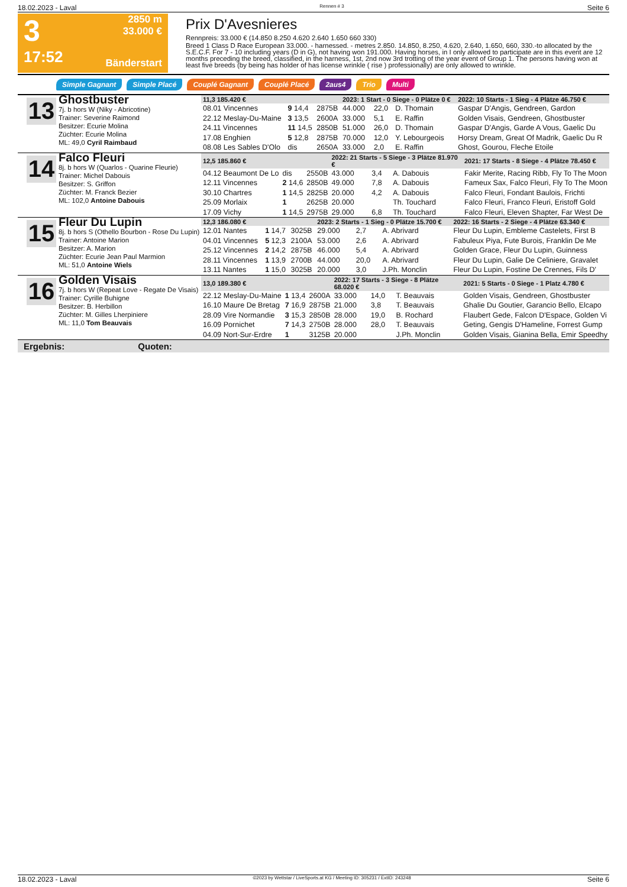18.02.2023 - Laval Rennen # 3 Seite 6
3
17:52
2850 m
33.000 €
Bänderstart
Prix D'Avesnieres
Rennpreis: 33.000 € (14.850 8.250 4.620 2.640 1.650 660 330)
Breed 1 Class D Race European 33.000. - harnessed. - metres 2.850. 14.850, 8.250, 4.620, 2.640, 1.650, 660, 330.-to allocated by the S.E.C.F. For 7 - 10 including years (D in G), not having won 191.000. Having horses, in I only allowed to participate are in this event are 12 months preceding the breed, classified, in the harness, 1st, 2nd now 3rd trotting of the year event of Group 1. The persons having won at least five breeds (by being has holder of has license wrinkle ( rise ) professionally) are only allowed to wrinkle.
Simple Gagnant Simple Placé Couplé Gagnant Couplé Placé 2aus4 Trio Multi
13
Ghostbuster
7j. b hors W (Niky - Abricotine)
Trainer: Severine Raimond
Besitzer: Ecurie Molina
Züchter: Ecurie Molina
ML: 49,0 Cyril Raimbaud
| 11,3 185.420 € | | | 2023: 1 Start - 0 Siege - 0 Plätze 0 € | | | 2022: 10 Starts - 1 Sieg - 4 Plätze 46.750 € |
| --- | --- | --- | --- | --- | --- | --- |
| 08.01 Vincennes | 9 14,4 | 2875B | 44.000 | 22,0 | D. Thomain | Gaspar D'Angis, Gendreen, Gardon |
| 22.12 Meslay-Du-Maine | 3 13,5 | 2600A | 33.000 | 5,1 | E. Raffin | Golden Visais, Gendreen, Ghostbuster |
| 24.11 Vincennes | 11 14,5 | 2850B | 51.000 | 26,0 | D. Thomain | Gaspar D'Angis, Garde A Vous, Gaelic Du |
| 17.08 Enghien | 5 12,8 | 2875B | 70.000 | 12,0 | Y. Lebourgeois | Horsy Dream, Great Of Madrik, Gaelic Du R |
| 08.08 Les Sables D'Olo | dis | 2650A | 33.000 | 2,0 | E. Raffin | Ghost, Gourou, Fleche Etoile |
14
Falco Fleuri
8j. b hors W (Quarlos - Quarine Fleurie)
Trainer: Michel Dabouis
Besitzer: S. Griffon
Züchter: M. Franck Bezier
ML: 102,0 Antoine Dabouis
| 12,5 185.860 € | | | 2022: 21 Starts - 5 Siege - 3 Plätze 81.970 € | | | 2021: 17 Starts - 8 Siege - 4 Plätze 78.450 € |
| --- | --- | --- | --- | --- | --- | --- |
| 04.12 Beaumont De Lo | dis | 2550B | 43.000 | 3,4 | A. Dabouis | Fakir Merite, Racing Ribb, Fly To The Moon |
| 12.11 Vincennes | 2 14,6 | 2850B | 49.000 | 7,8 | A. Dabouis | Fameux Sax, Falco Fleuri, Fly To The Moon |
| 30.10 Chartres | 1 14,5 | 2825B | 20.000 | 4,2 | A. Dabouis | Falco Fleuri, Fondant Baulois, Frichti |
| 25.09 Morlaix | 1 | 2625B | 20.000 | | Th. Touchard | Falco Fleuri, Franco Fleuri, Eristoff Gold |
| 17.09 Vichy | 1 14,5 | 2975B | 29.000 | 6,8 | Th. Touchard | Falco Fleuri, Eleven Shapter, Far West De |
15
Fleur Du Lupin
8j. b hors S (Othello Bourbon - Rose Du Lupin)
Trainer: Antoine Marion
Besitzer: A. Marion
Züchter: Ecurie Jean Paul Marmion
ML: 51,0 Antoine Wiels
| 12,3 186.080 € | | | 2023: 2 Starts - 1 Sieg - 0 Plätze 15.700 € | | | 2022: 16 Starts - 2 Siege - 4 Plätze 63.340 € |
| --- | --- | --- | --- | --- | --- | --- |
| 12.01 Nantes | 1 14,7 | 3025B | 29.000 | 2,7 | A. Abrivard | Fleur Du Lupin, Embleme Castelets, First B |
| 04.01 Vincennes | 5 12,3 | 2100A | 53.000 | 2,6 | A. Abrivard | Fabuleux Piya, Fute Burois, Franklin De Me |
| 25.12 Vincennes | 2 14,2 | 2875B | 46.000 | 5,4 | A. Abrivard | Golden Grace, Fleur Du Lupin, Guinness |
| 28.11 Vincennes | 1 13,9 | 2700B | 44.000 | 20,0 | A. Abrivard | Fleur Du Lupin, Galie De Celiniere, Gravalet |
| 13.11 Nantes | 1 15,0 | 3025B | 20.000 | 3,0 | J.Ph. Monclin | Fleur Du Lupin, Fostine De Crennes, Fils D' |
16
Golden Visais
7j. b hors W (Repeat Love - Regate De Visais)
Trainer: Cyrille Buhigne
Besitzer: B. Herbillon
Züchter: M. Gilles Lherpiniere
ML: 11,0 Tom Beauvais
| 13,0 189.380 € | | | 2022: 17 Starts - 3 Siege - 8 Plätze 68.020 € | | | 2021: 5 Starts - 0 Siege - 1 Platz 4.780 € |
| --- | --- | --- | --- | --- | --- | --- |
| 22.12 Meslay-Du-Maine | 1 13,4 | 2600A | 33.000 | 14,0 | T. Beauvais | Golden Visais, Gendreen, Ghostbuster |
| 16.10 Maure De Bretag | 7 16,9 | 2875B | 21.000 | 3,8 | T. Beauvais | Ghalie Du Goutier, Garancio Bello, Elcapo |
| 28.09 Vire Normandie | 3 15,3 | 2850B | 28.000 | 19,0 | B. Rochard | Flaubert Gede, Falcon D'Espace, Golden Vi |
| 16.09 Pornichet | 7 14,3 | 2750B | 28.000 | 28,0 | T. Beauvais | Geting, Gengis D'Hameline, Forrest Gump |
| 04.09 Nort-Sur-Erdre | 1 | 3125B | 20.000 | | J.Ph. Monclin | Golden Visais, Gianina Bella, Emir Speedhy |
Ergebnis: Quoten:
18.02.2023 - Laval ©2023 by Wettstar / LiveSports.at KG / Meeting ID: 305231 / ExtID: 243248 Seite 6